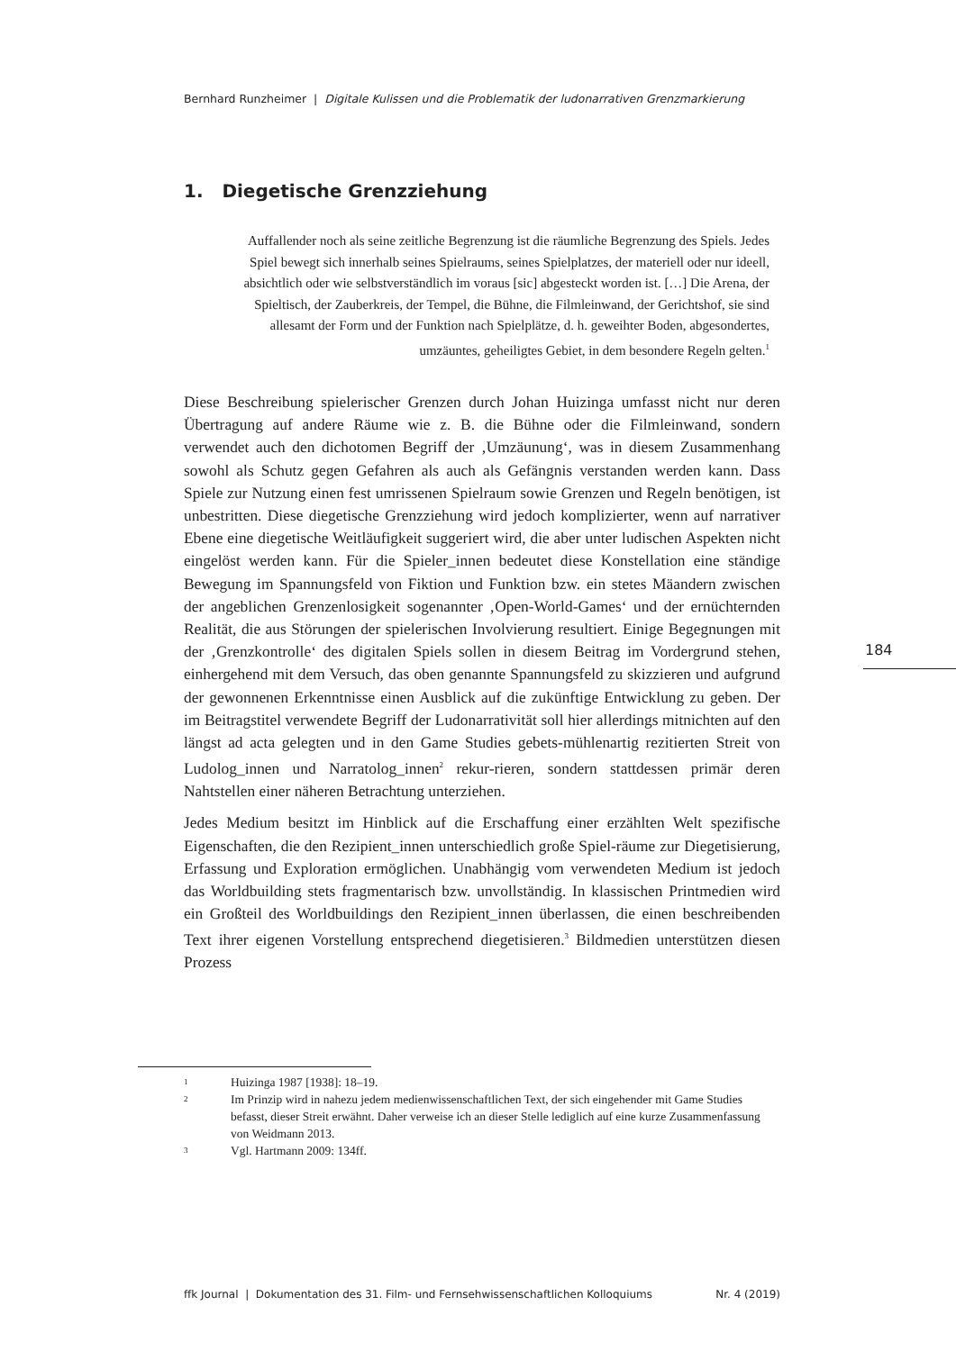Bernhard Runzheimer | Digitale Kulissen und die Problematik der ludonarrativen Grenzmarkierung
1. Diegetische Grenzziehung
Auffallender noch als seine zeitliche Begrenzung ist die räumliche Begrenzung des Spiels. Jedes Spiel bewegt sich innerhalb seines Spielraums, seines Spielplatzes, der materiell oder nur ideell, absichtlich oder wie selbstverständlich im voraus [sic] abgesteckt worden ist. […] Die Arena, der Spieltisch, der Zauberkreis, der Tempel, die Bühne, die Filmleinwand, der Gerichtshof, sie sind allesamt der Form und der Funktion nach Spielplätze, d. h. geweihter Boden, abgesondertes, umzäuntes, geheiligtes Gebiet, in dem besondere Regeln gelten.<sup>1</sup>
Diese Beschreibung spielerischer Grenzen durch Johan Huizinga umfasst nicht nur deren Übertragung auf andere Räume wie z. B. die Bühne oder die Filmleinwand, sondern verwendet auch den dichotomen Begriff der ‚Umzäunung‘, was in diesem Zusammenhang sowohl als Schutz gegen Gefahren als auch als Gefängnis verstanden werden kann. Dass Spiele zur Nutzung einen fest umrissenen Spielraum sowie Grenzen und Regeln benötigen, ist unbestritten. Diese diegetische Grenzziehung wird jedoch komplizierter, wenn auf narrativer Ebene eine diegetische Weitläufigkeit suggeriert wird, die aber unter ludischen Aspekten nicht eingelöst werden kann. Für die Spieler_innen bedeutet diese Konstellation eine ständige Bewegung im Spannungsfeld von Fiktion und Funktion bzw. ein stetes Mäandern zwischen der angeblichen Grenzenlosigkeit sogenannter ‚Open-World-Games‘ und der ernüchternden Realität, die aus Störungen der spielerischen Involvierung resultiert. Einige Begegnungen mit der ‚Grenzkontrolle‘ des digitalen Spiels sollen in diesem Beitrag im Vordergrund stehen, einhergehend mit dem Versuch, das oben genannte Spannungsfeld zu skizzieren und aufgrund der gewonnenen Erkenntnisse einen Ausblick auf die zukünftige Entwicklung zu geben. Der im Beitragstitel verwendete Begriff der Ludonarrativität soll hier allerdings mitnichten auf den längst ad acta gelegten und in den Game Studies gebets-mühlenartig rezitierten Streit von Ludolog_innen und Narratolog_innen<sup>2</sup> rekur-rieren, sondern stattdessen primär deren Nahtstellen einer näheren Betrachtung unterziehen.
Jedes Medium besitzt im Hinblick auf die Erschaffung einer erzählten Welt spezifische Eigenschaften, die den Rezipient_innen unterschiedlich große Spiel-räume zur Diegetisierung, Erfassung und Exploration ermöglichen. Unabhängig vom verwendeten Medium ist jedoch das Worldbuilding stets fragmentarisch bzw. unvollständig. In klassischen Printmedien wird ein Großteil des Worldbuildings den Rezipient_innen überlassen, die einen beschreibenden Text ihrer eigenen Vorstellung entsprechend diegetisieren.<sup>3</sup> Bildmedien unterstützen diesen Prozess
184
1 Huizinga 1987 [1938]: 18–19.
2 Im Prinzip wird in nahezu jedem medienwissenschaftlichen Text, der sich eingehender mit Game Studies befasst, dieser Streit erwähnt. Daher verweise ich an dieser Stelle lediglich auf eine kurze Zusammenfassung von Weidmann 2013.
3 Vgl. Hartmann 2009: 134ff.
ffk Journal | Dokumentation des 31. Film- und Fernsehwissenschaftlichen Kolloquiums Nr. 4 (2019)